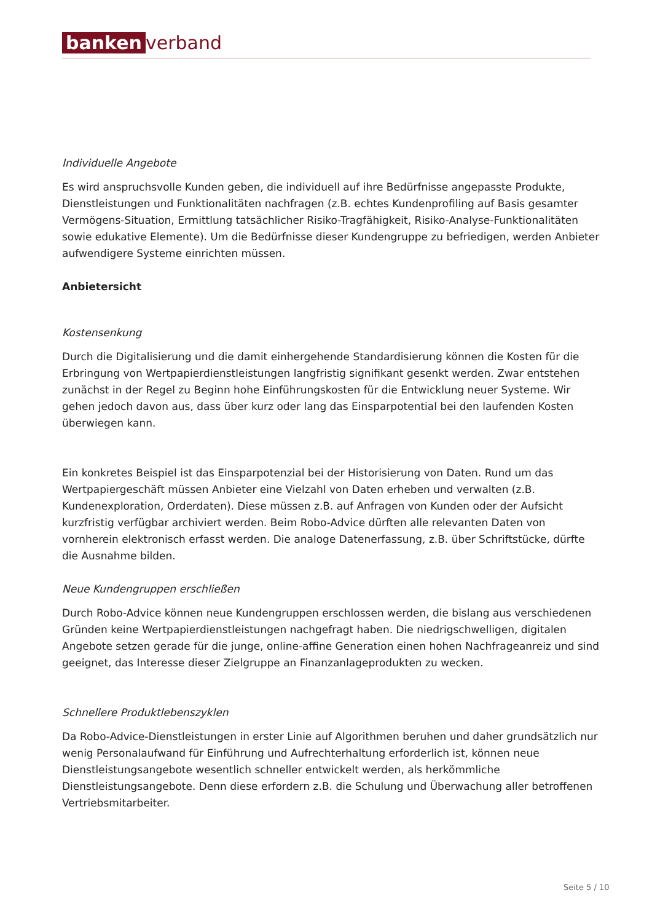banken verband
Individuelle Angebote
Es wird anspruchsvolle Kunden geben, die individuell auf ihre Bedürfnisse angepasste Produkte, Dienstleistungen und Funktionalitäten nachfragen (z.B. echtes Kundenprofiling auf Basis gesamter Vermögens-Situation, Ermittlung tatsächlicher Risiko-Tragfähigkeit, Risiko-Analyse-Funktionalitäten sowie edukative Elemente). Um die Bedürfnisse dieser Kundengruppe zu befriedigen, werden Anbieter aufwendigere Systeme einrichten müssen.
Anbietersicht
Kostensenkung
Durch die Digitalisierung und die damit einhergehende Standardisierung können die Kosten für die Erbringung von Wertpapierdienstleistungen langfristig signifikant gesenkt werden. Zwar entstehen zunächst in der Regel zu Beginn hohe Einführungskosten für die Entwicklung neuer Systeme. Wir gehen jedoch davon aus, dass über kurz oder lang das Einsparpotential bei den laufenden Kosten überwiegen kann.
Ein konkretes Beispiel ist das Einsparpotenzial bei der Historisierung von Daten. Rund um das Wertpapiergeschäft müssen Anbieter eine Vielzahl von Daten erheben und verwalten (z.B. Kundenexploration, Orderdaten). Diese müssen z.B. auf Anfragen von Kunden oder der Aufsicht kurzfristig verfügbar archiviert werden. Beim Robo-Advice dürften alle relevanten Daten von vornherein elektronisch erfasst werden. Die analoge Datenerfassung, z.B. über Schriftstücke, dürfte die Ausnahme bilden.
Neue Kundengruppen erschließen
Durch Robo-Advice können neue Kundengruppen erschlossen werden, die bislang aus verschiedenen Gründen keine Wertpapierdienstleistungen nachgefragt haben. Die niedrigschwelligen, digitalen Angebote setzen gerade für die junge, online-affine Generation einen hohen Nachfrageanreiz und sind geeignet, das Interesse dieser Zielgruppe an Finanzanlageprodukten zu wecken.
Schnellere Produktlebenszyklen
Da Robo-Advice-Dienstleistungen in erster Linie auf Algorithmen beruhen und daher grundsätzlich nur wenig Personalaufwand für Einführung und Aufrechterhaltung erforderlich ist, können neue Dienstleistungsangebote wesentlich schneller entwickelt werden, als herkömmliche Dienstleistungsangebote. Denn diese erfordern z.B. die Schulung und Überwachung aller betroffenen Vertriebsmitarbeiter.
Seite 5 / 10